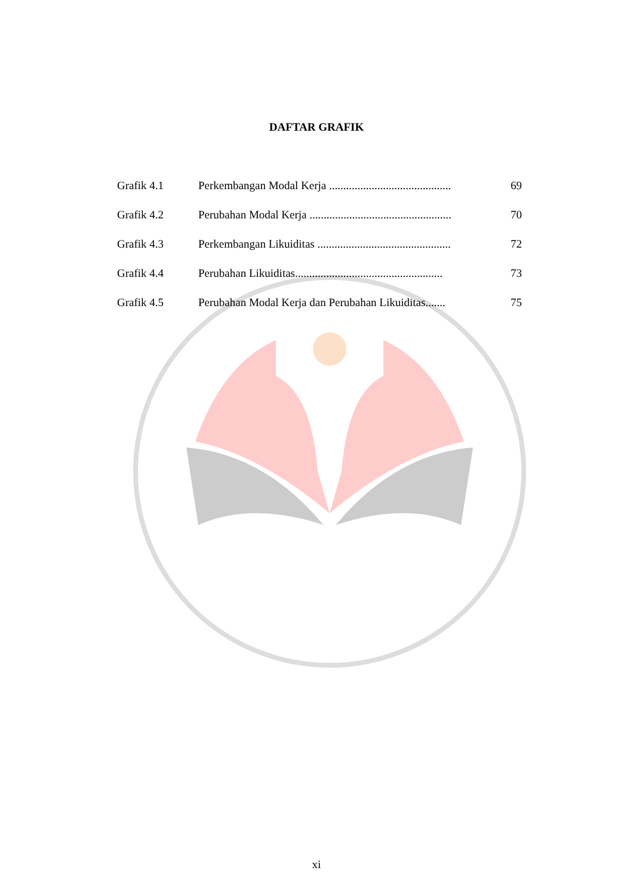DAFTAR GRAFIK
| Grafik 4.1 | Perkembangan Modal Kerja ........................................... | 69 |
| Grafik 4.2 | Perubahan Modal Kerja .................................................. | 70 |
| Grafik 4.3 | Perkembangan Likuiditas ............................................... | 72 |
| Grafik 4.4 | Perubahan Likuiditas.................................................... | 73 |
| Grafik 4.5 | Perubahan Modal Kerja dan Perubahan Likuiditas....... | 75 |
xi